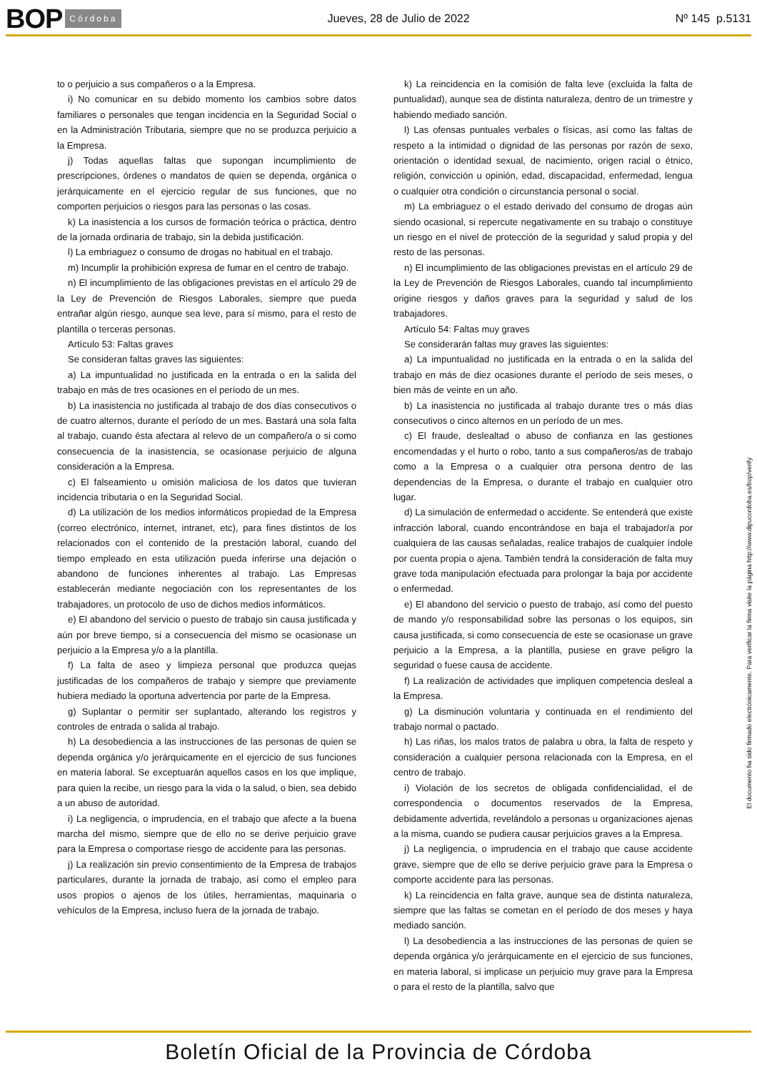BOP Córdoba Jueves, 28 de Julio de 2022 Nº 145 p.5131
to o perjuicio a sus compañeros o a la Empresa.
i) No comunicar en su debido momento los cambios sobre datos familiares o personales que tengan incidencia en la Seguridad Social o en la Administración Tributaria, siempre que no se produzca perjuicio a la Empresa.
j) Todas aquellas faltas que supongan incumplimiento de prescripciones, órdenes o mandatos de quien se dependa, orgánica o jerárquicamente en el ejercicio regular de sus funciones, que no comporten perjuicios o riesgos para las personas o las cosas.
k) La inasistencia a los cursos de formación teórica o práctica, dentro de la jornada ordinaria de trabajo, sin la debida justificación.
l) La embriaguez o consumo de drogas no habitual en el trabajo.
m) Incumplir la prohibición expresa de fumar en el centro de trabajo.
n) El incumplimiento de las obligaciones previstas en el artículo 29 de la Ley de Prevención de Riesgos Laborales, siempre que pueda entrañar algún riesgo, aunque sea leve, para sí mismo, para el resto de plantilla o terceras personas.
Artículo 53: Faltas graves
Se consideran faltas graves las siguientes:
a) La impuntualidad no justificada en la entrada o en la salida del trabajo en más de tres ocasiones en el período de un mes.
b) La inasistencia no justificada al trabajo de dos días consecutivos o de cuatro alternos, durante el período de un mes. Bastará una sola falta al trabajo, cuando ésta afectara al relevo de un compañero/a o si como consecuencia de la inasistencia, se ocasionase perjuicio de alguna consideración a la Empresa.
c) El falseamiento u omisión maliciosa de los datos que tuvieran incidencia tributaria o en la Seguridad Social.
d) La utilización de los medios informáticos propiedad de la Empresa (correo electrónico, internet, intranet, etc), para fines distintos de los relacionados con el contenido de la prestación laboral, cuando del tiempo empleado en esta utilización pueda inferirse una dejación o abandono de funciones inherentes al trabajo. Las Empresas establecerán mediante negociación con los representantes de los trabajadores, un protocolo de uso de dichos medios informáticos.
e) El abandono del servicio o puesto de trabajo sin causa justificada y aún por breve tiempo, si a consecuencia del mismo se ocasionase un perjuicio a la Empresa y/o a la plantilla.
f) La falta de aseo y limpieza personal que produzca quejas justificadas de los compañeros de trabajo y siempre que previamente hubiera mediado la oportuna advertencia por parte de la Empresa.
g) Suplantar o permitir ser suplantado, alterando los registros y controles de entrada o salida al trabajo.
h) La desobediencia a las instrucciones de las personas de quien se dependa orgánica y/o jerárquicamente en el ejercicio de sus funciones en materia laboral. Se exceptuarán aquellos casos en los que implique, para quien la recibe, un riesgo para la vida o la salud, o bien, sea debido a un abuso de autoridad.
i) La negligencia, o imprudencia, en el trabajo que afecte a la buena marcha del mismo, siempre que de ello no se derive perjuicio grave para la Empresa o comportase riesgo de accidente para las personas.
j) La realización sin previo consentimiento de la Empresa de trabajos particulares, durante la jornada de trabajo, así como el empleo para usos propios o ajenos de los útiles, herramientas, maquinaria o vehículos de la Empresa, incluso fuera de la jornada de trabajo.
k) La reincidencia en la comisión de falta leve (excluida la falta de puntualidad), aunque sea de distinta naturaleza, dentro de un trimestre y habiendo mediado sanción.
l) Las ofensas puntuales verbales o físicas, así como las faltas de respeto a la intimidad o dignidad de las personas por razón de sexo, orientación o identidad sexual, de nacimiento, origen racial o étnico, religión, convicción u opinión, edad, discapacidad, enfermedad, lengua o cualquier otra condición o circunstancia personal o social.
m) La embriaguez o el estado derivado del consumo de drogas aún siendo ocasional, si repercute negativamente en su trabajo o constituye un riesgo en el nivel de protección de la seguridad y salud propia y del resto de las personas.
n) El incumplimiento de las obligaciones previstas en el artículo 29 de la Ley de Prevención de Riesgos Laborales, cuando tal incumplimiento origine riesgos y daños graves para la seguridad y salud de los trabajadores.
Artículo 54: Faltas muy graves
Se considerarán faltas muy graves las siguientes:
a) La impuntualidad no justificada en la entrada o en la salida del trabajo en más de diez ocasiones durante el período de seis meses, o bien más de veinte en un año.
b) La inasistencia no justificada al trabajo durante tres o más días consecutivos o cinco alternos en un período de un mes.
c) El fraude, deslealtad o abuso de confianza en las gestiones encomendadas y el hurto o robo, tanto a sus compañeros/as de trabajo como a la Empresa o a cualquier otra persona dentro de las dependencias de la Empresa, o durante el trabajo en cualquier otro lugar.
d) La simulación de enfermedad o accidente. Se entenderá que existe infracción laboral, cuando encontrándose en baja el trabajador/a por cualquiera de las causas señaladas, realice trabajos de cualquier índole por cuenta propia o ajena. También tendrá la consideración de falta muy grave toda manipulación efectuada para prolongar la baja por accidente o enfermedad.
e) El abandono del servicio o puesto de trabajo, así como del puesto de mando y/o responsabilidad sobre las personas o los equipos, sin causa justificada, si como consecuencia de este se ocasionase un grave perjuicio a la Empresa, a la plantilla, pusiese en grave peligro la seguridad o fuese causa de accidente.
f) La realización de actividades que impliquen competencia desleal a la Empresa.
g) La disminución voluntaria y continuada en el rendimiento del trabajo normal o pactado.
h) Las riñas, los malos tratos de palabra u obra, la falta de respeto y consideración a cualquier persona relacionada con la Empresa, en el centro de trabajo.
i) Violación de los secretos de obligada confidencialidad, el de correspondencia o documentos reservados de la Empresa, debidamente advertida, revelándolo a personas u organizaciones ajenas a la misma, cuando se pudiera causar perjuicios graves a la Empresa.
j) La negligencia, o imprudencia en el trabajo que cause accidente grave, siempre que de ello se derive perjuicio grave para la Empresa o comporte accidente para las personas.
k) La reincidencia en falta grave, aunque sea de distinta naturaleza, siempre que las faltas se cometan en el período de dos meses y haya mediado sanción.
l) La desobediencia a las instrucciones de las personas de quien se dependa orgánica y/o jerárquicamente en el ejercicio de sus funciones, en materia laboral, si implicase un perjuicio muy grave para la Empresa o para el resto de la plantilla, salvo que
El documento ha sido firmado electrónicamente. Para verificar la firma visite la página http://www.dipucordoba.es/bop/verify
Boletín Oficial de la Provincia de Córdoba